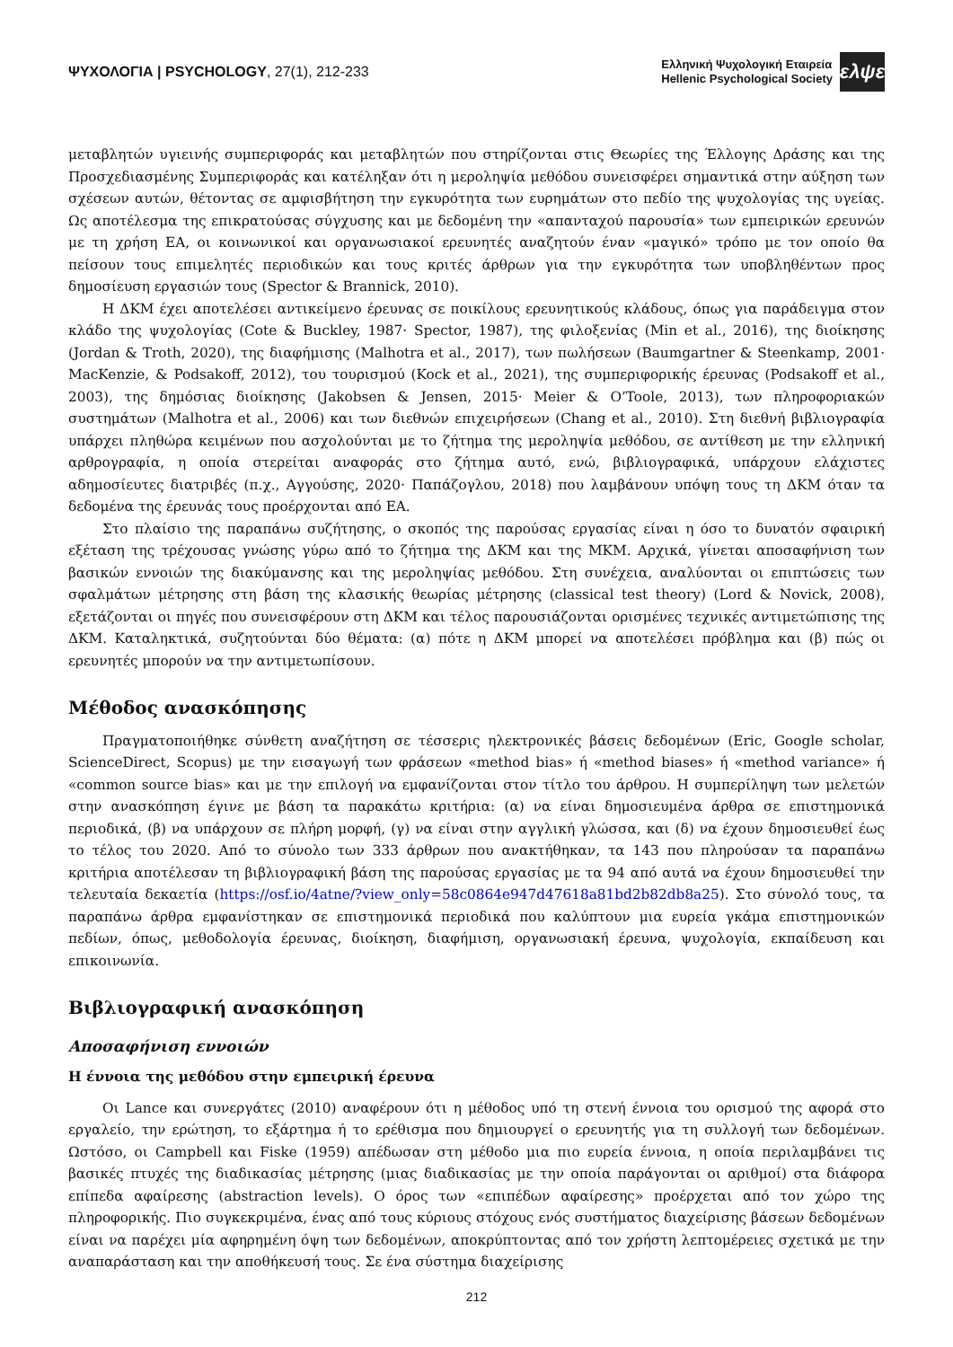ΨΥΧΟΛΟΓΙΑ | PSYCHOLOGY, 27(1), 212-233
Ελληνική Ψυχολογική Εταιρεία
Hellenic Psychological Society
ελψε
μεταβλητών υγιεινής συμπεριφοράς και μεταβλητών που στηρίζονται στις Θεωρίες της Έλλογης Δράσης και της Προσχεδιασμένης Συμπεριφοράς και κατέληξαν ότι η μεροληψία μεθόδου συνεισφέρει σημαντικά στην αύξηση των σχέσεων αυτών, θέτοντας σε αμφισβήτηση την εγκυρότητα των ευρημάτων στο πεδίο της ψυχολογίας της υγείας. Ως αποτέλεσμα της επικρατούσας σύγχυσης και με δεδομένη την «απανταχού παρουσία» των εμπειρικών ερευνών με τη χρήση ΕΑ, οι κοινωνικοί και οργανωσιακοί ερευνητές αναζητούν έναν «μαγικό» τρόπο με τον οποίο θα πείσουν τους επιμελητές περιοδικών και τους κριτές άρθρων για την εγκυρότητα των υποβληθέντων προς δημοσίευση εργασιών τους (Spector & Brannick, 2010).
Η ΔΚΜ έχει αποτελέσει αντικείμενο έρευνας σε ποικίλους ερευνητικούς κλάδους, όπως για παράδειγμα στον κλάδο της ψυχολογίας (Cote & Buckley, 1987· Spector, 1987), της φιλοξενίας (Min et al., 2016), της διοίκησης (Jordan & Troth, 2020), της διαφήμισης (Malhotra et al., 2017), των πωλήσεων (Baumgartner & Steenkamp, 2001· MacKenzie, & Podsakoff, 2012), του τουρισμού (Kock et al., 2021), της συμπεριφορικής έρευνας (Podsakoff et al., 2003), της δημόσιας διοίκησης (Jakobsen & Jensen, 2015· Meier & O’Toole, 2013), των πληροφοριακών συστημάτων (Malhotra et al., 2006) και των διεθνών επιχειρήσεων (Chang et al., 2010). Στη διεθνή βιβλιογραφία υπάρχει πληθώρα κειμένων που ασχολούνται με το ζήτημα της μεροληψία μεθόδου, σε αντίθεση με την ελληνική αρθρογραφία, η οποία στερείται αναφοράς στο ζήτημα αυτό, ενώ, βιβλιογραφικά, υπάρχουν ελάχιστες αδημοσίευτες διατριβές (π.χ., Αγγούσης, 2020· Παπάζογλου, 2018) που λαμβάνουν υπόψη τους τη ΔΚΜ όταν τα δεδομένα της έρευνάς τους προέρχονται από ΕΑ.
Στο πλαίσιο της παραπάνω συζήτησης, ο σκοπός της παρούσας εργασίας είναι η όσο το δυνατόν σφαιρική εξέταση της τρέχουσας γνώσης γύρω από το ζήτημα της ΔΚΜ και της ΜΚΜ. Αρχικά, γίνεται αποσαφήνιση των βασικών εννοιών της διακύμανσης και της μεροληψίας μεθόδου. Στη συνέχεια, αναλύονται οι επιπτώσεις των σφαλμάτων μέτρησης στη βάση της κλασικής θεωρίας μέτρησης (classical test theory) (Lord & Novick, 2008), εξετάζονται οι πηγές που συνεισφέρουν στη ΔΚΜ και τέλος παρουσιάζονται ορισμένες τεχνικές αντιμετώπισης της ΔΚΜ. Καταληκτικά, συζητούνται δύο θέματα: (α) πότε η ΔΚΜ μπορεί να αποτελέσει πρόβλημα και (β) πώς οι ερευνητές μπορούν να την αντιμετωπίσουν.
Μέθοδος ανασκόπησης
Πραγματοποιήθηκε σύνθετη αναζήτηση σε τέσσερις ηλεκτρονικές βάσεις δεδομένων (Eric, Google scholar, ScienceDirect, Scopus) με την εισαγωγή των φράσεων «method bias» ή «method biases» ή «method variance» ή «common source bias» και με την επιλογή να εμφανίζονται στον τίτλο του άρθρου. Η συμπερίληψη των μελετών στην ανασκόπηση έγινε με βάση τα παρακάτω κριτήρια: (α) να είναι δημοσιευμένα άρθρα σε επιστημονικά περιοδικά, (β) να υπάρχουν σε πλήρη μορφή, (γ) να είναι στην αγγλική γλώσσα, και (δ) να έχουν δημοσιευθεί έως το τέλος του 2020. Από το σύνολο των 333 άρθρων που ανακτήθηκαν, τα 143 που πληρούσαν τα παραπάνω κριτήρια αποτέλεσαν τη βιβλιογραφική βάση της παρούσας εργασίας με τα 94 από αυτά να έχουν δημοσιευθεί την τελευταία δεκαετία (https://osf.io/4atne/?view_only=58c0864e947d47618a81bd2b82db8a25). Στο σύνολό τους, τα παραπάνω άρθρα εμφανίστηκαν σε επιστημονικά περιοδικά που καλύπτουν μια ευρεία γκάμα επιστημονικών πεδίων, όπως, μεθοδολογία έρευνας, διοίκηση, διαφήμιση, οργανωσιακή έρευνα, ψυχολογία, εκπαίδευση και επικοινωνία.
Βιβλιογραφική ανασκόπηση
Αποσαφήνιση εννοιών
Η έννοια της μεθόδου στην εμπειρική έρευνα
Οι Lance και συνεργάτες (2010) αναφέρουν ότι η μέθοδος υπό τη στενή έννοια του ορισμού της αφορά στο εργαλείο, την ερώτηση, το εξάρτημα ή το ερέθισμα που δημιουργεί ο ερευνητής για τη συλλογή των δεδομένων. Ωστόσο, οι Campbell και Fiske (1959) απέδωσαν στη μέθοδο μια πιο ευρεία έννοια, η οποία περιλαμβάνει τις βασικές πτυχές της διαδικασίας μέτρησης (μιας διαδικασίας με την οποία παράγονται οι αριθμοί) στα διάφορα επίπεδα αφαίρεσης (abstraction levels). Ο όρος των «επιπέδων αφαίρεσης» προέρχεται από τον χώρο της πληροφορικής. Πιο συγκεκριμένα, ένας από τους κύριους στόχους ενός συστήματος διαχείρισης βάσεων δεδομένων είναι να παρέχει μία αφηρημένη όψη των δεδομένων, αποκρύπτοντας από τον χρήστη λεπτομέρειες σχετικά με την αναπαράσταση και την αποθήκευσή τους. Σε ένα σύστημα διαχείρισης
212